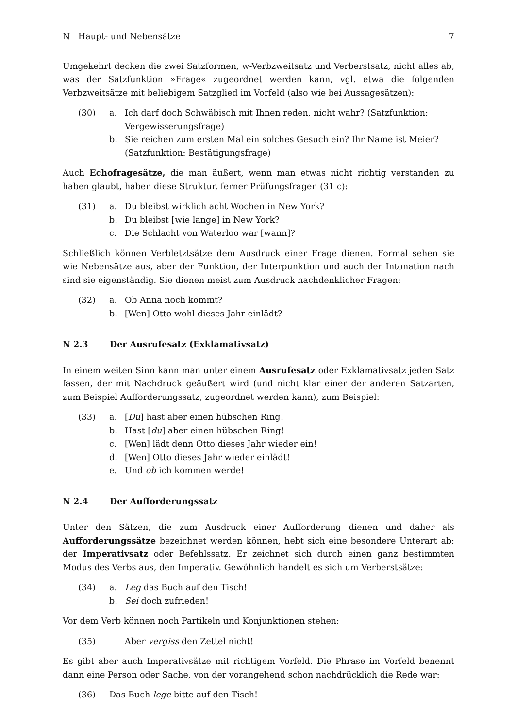N Haupt- und Nebensätze 7
Umgekehrt decken die zwei Satzformen, w-Verbzweitsatz und Verberstsatz, nicht alles ab, was der Satzfunktion »Frage« zugeordnet werden kann, vgl. etwa die folgenden Verbzweitsätze mit beliebigem Satzglied im Vorfeld (also wie bei Aussagesätzen):
(30)
a.
Ich darf doch Schwäbisch mit Ihnen reden, nicht wahr? (Satzfunktion: Vergewisserungsfrage)
b.
Sie reichen zum ersten Mal ein solches Gesuch ein? Ihr Name ist Meier? (Satzfunktion: Bestätigungsfrage)
Auch Echofragesätze, die man äußert, wenn man etwas nicht richtig verstanden zu haben glaubt, haben diese Struktur, ferner Prüfungsfragen (31 c):
(31)
a.
Du bleibst wirklich acht Wochen in New York?
b.
Du bleibst [wie lange] in New York?
c.
Die Schlacht von Waterloo war [wann]?
Schließlich können Verbletztsätze dem Ausdruck einer Frage dienen. Formal sehen sie wie Nebensätze aus, aber der Funktion, der Interpunktion und auch der Intonation nach sind sie eigenständig. Sie dienen meist zum Ausdruck nachdenklicher Fragen:
(32)
a.
Ob Anna noch kommt?
b.
[Wen] Otto wohl dieses Jahr einlädt?
N 2.3 Der Ausrufesatz (Exklamativsatz)
In einem weiten Sinn kann man unter einem Ausrufesatz oder Exklamativsatz jeden Satz fassen, der mit Nachdruck geäußert wird (und nicht klar einer der anderen Satzarten, zum Beispiel Aufforderungssatz, zugeordnet werden kann), zum Beispiel:
(33)
a.
[Du] hast aber einen hübschen Ring!
b.
Hast [du] aber einen hübschen Ring!
c.
[Wen] lädt denn Otto dieses Jahr wieder ein!
d.
[Wen] Otto dieses Jahr wieder einlädt!
e.
Und ob ich kommen werde!
N 2.4 Der Aufforderungssatz
Unter den Sätzen, die zum Ausdruck einer Aufforderung dienen und daher als Aufforderungssätze bezeichnet werden können, hebt sich eine besondere Unterart ab: der Imperativsatz oder Befehlssatz. Er zeichnet sich durch einen ganz bestimmten Modus des Verbs aus, den Imperativ. Gewöhnlich handelt es sich um Verberstsätze:
(34)
a.
Leg das Buch auf den Tisch!
b.
Sei doch zufrieden!
Vor dem Verb können noch Partikeln und Konjunktionen stehen:
(35)
Aber vergiss den Zettel nicht!
Es gibt aber auch Imperativsätze mit richtigem Vorfeld. Die Phrase im Vorfeld benennt dann eine Person oder Sache, von der vorangehend schon nachdrücklich die Rede war:
(36)
Das Buch lege bitte auf den Tisch!